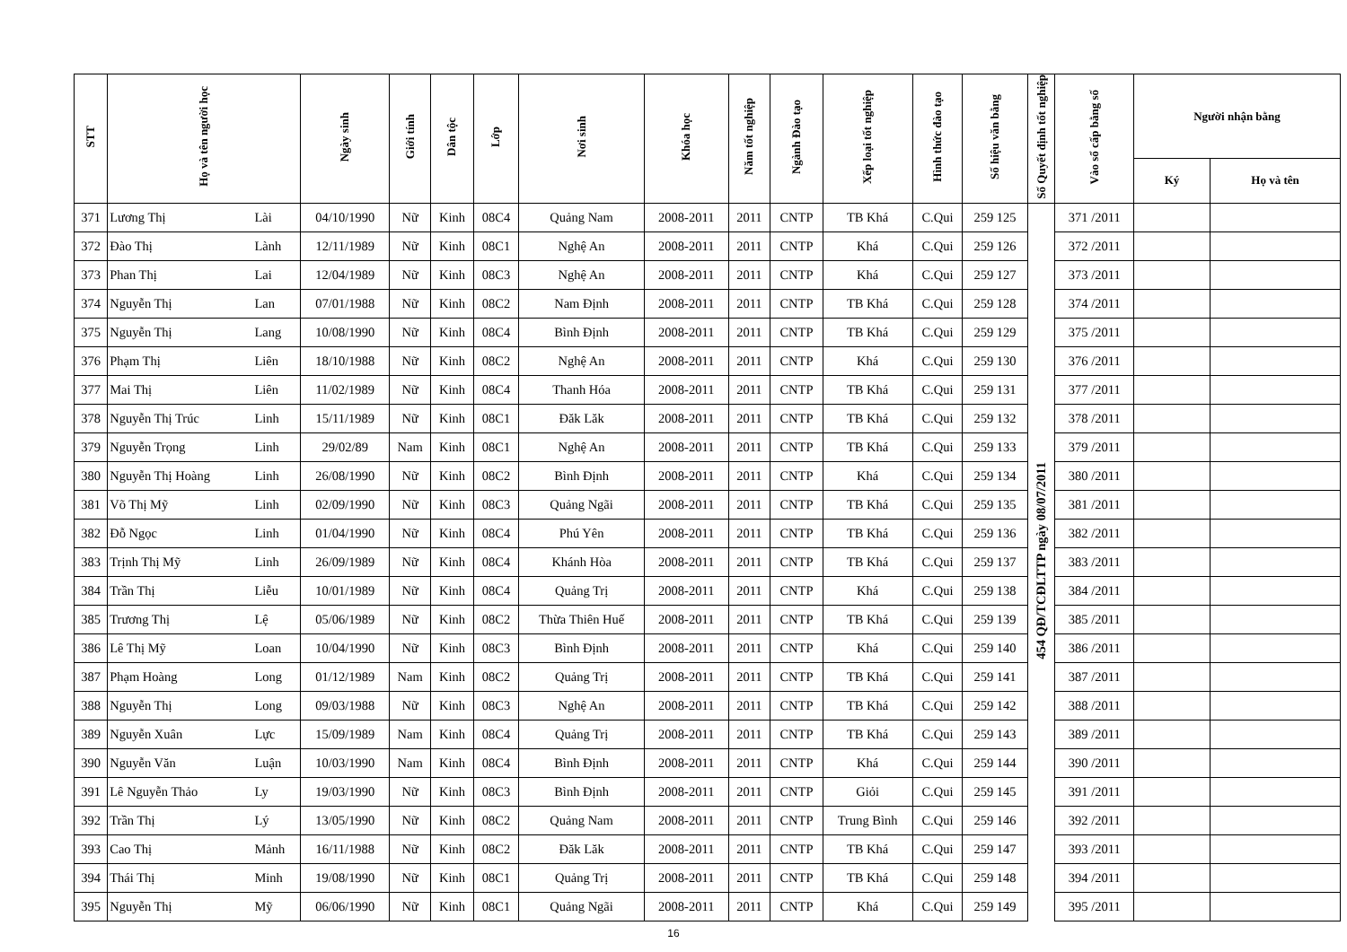| STT | Họ và tên người học | | Ngày sinh | Giới tính | Dân tộc | Lớp | Nơi sinh | Khóa học | Năm tốt nghiệp | Ngành Đào tạo | Xếp loại tốt nghiệp | Hình thức đào tạo | Số hiệu văn bằng | Số Quyết định tốt nghiệp | Vào sổ cấp bằng số | Người nhận bằng | |
| --- | --- | --- | --- | --- | --- | --- | --- | --- | --- | --- | --- | --- | --- | --- | --- | --- | --- |
| | | | | | | | | | | | | | | | | Ký | Họ và tên |
| 371 | Lương Thị | Lài | 04/10/1990 | Nữ | Kinh | 08C4 | Quảng Nam | 2008-2011 | 2011 | CNTP | TB Khá | C.Qui | 259 125 | 454 QĐ/TCĐLTTP ngày 08/07/2011 | 371 /2011 | | |
| 372 | Đào Thị | Lành | 12/11/1989 | Nữ | Kinh | 08C1 | Nghệ An | 2008-2011 | 2011 | CNTP | Khá | C.Qui | 259 126 | | 372 /2011 | | |
| 373 | Phan Thị | Lai | 12/04/1989 | Nữ | Kinh | 08C3 | Nghệ An | 2008-2011 | 2011 | CNTP | Khá | C.Qui | 259 127 | | 373 /2011 | | |
| 374 | Nguyễn Thị | Lan | 07/01/1988 | Nữ | Kinh | 08C2 | Nam Định | 2008-2011 | 2011 | CNTP | TB Khá | C.Qui | 259 128 | | 374 /2011 | | |
| 375 | Nguyễn Thị | Lang | 10/08/1990 | Nữ | Kinh | 08C4 | Bình Định | 2008-2011 | 2011 | CNTP | TB Khá | C.Qui | 259 129 | | 375 /2011 | | |
| 376 | Phạm Thị | Liên | 18/10/1988 | Nữ | Kinh | 08C2 | Nghệ An | 2008-2011 | 2011 | CNTP | Khá | C.Qui | 259 130 | | 376 /2011 | | |
| 377 | Mai Thị | Liên | 11/02/1989 | Nữ | Kinh | 08C4 | Thanh Hóa | 2008-2011 | 2011 | CNTP | TB Khá | C.Qui | 259 131 | | 377 /2011 | | |
| 378 | Nguyễn Thị Trúc | Linh | 15/11/1989 | Nữ | Kinh | 08C1 | Đăk Lăk | 2008-2011 | 2011 | CNTP | TB Khá | C.Qui | 259 132 | | 378 /2011 | | |
| 379 | Nguyễn Trọng | Linh | 29/02/89 | Nam | Kinh | 08C1 | Nghệ An | 2008-2011 | 2011 | CNTP | TB Khá | C.Qui | 259 133 | | 379 /2011 | | |
| 380 | Nguyễn Thị Hoàng | Linh | 26/08/1990 | Nữ | Kinh | 08C2 | Bình Định | 2008-2011 | 2011 | CNTP | Khá | C.Qui | 259 134 | | 380 /2011 | | |
| 381 | Võ Thị Mỹ | Linh | 02/09/1990 | Nữ | Kinh | 08C3 | Quảng Ngãi | 2008-2011 | 2011 | CNTP | TB Khá | C.Qui | 259 135 | | 381 /2011 | | |
| 382 | Đỗ Ngọc | Linh | 01/04/1990 | Nữ | Kinh | 08C4 | Phú Yên | 2008-2011 | 2011 | CNTP | TB Khá | C.Qui | 259 136 | | 382 /2011 | | |
| 383 | Trịnh Thị Mỹ | Linh | 26/09/1989 | Nữ | Kinh | 08C4 | Khánh Hòa | 2008-2011 | 2011 | CNTP | TB Khá | C.Qui | 259 137 | | 383 /2011 | | |
| 384 | Trần Thị | Liễu | 10/01/1989 | Nữ | Kinh | 08C4 | Quảng Trị | 2008-2011 | 2011 | CNTP | Khá | C.Qui | 259 138 | | 384 /2011 | | |
| 385 | Trương Thị | Lệ | 05/06/1989 | Nữ | Kinh | 08C2 | Thừa Thiên Huế | 2008-2011 | 2011 | CNTP | TB Khá | C.Qui | 259 139 | | 385 /2011 | | |
| 386 | Lê Thị Mỹ | Loan | 10/04/1990 | Nữ | Kinh | 08C3 | Bình Định | 2008-2011 | 2011 | CNTP | Khá | C.Qui | 259 140 | | 386 /2011 | | |
| 387 | Phạm Hoàng | Long | 01/12/1989 | Nam | Kinh | 08C2 | Quảng Trị | 2008-2011 | 2011 | CNTP | TB Khá | C.Qui | 259 141 | | 387 /2011 | | |
| 388 | Nguyễn Thị | Long | 09/03/1988 | Nữ | Kinh | 08C3 | Nghệ An | 2008-2011 | 2011 | CNTP | TB Khá | C.Qui | 259 142 | | 388 /2011 | | |
| 389 | Nguyễn Xuân | Lực | 15/09/1989 | Nam | Kinh | 08C4 | Quảng Trị | 2008-2011 | 2011 | CNTP | TB Khá | C.Qui | 259 143 | | 389 /2011 | | |
| 390 | Nguyễn Văn | Luận | 10/03/1990 | Nam | Kinh | 08C4 | Bình Định | 2008-2011 | 2011 | CNTP | Khá | C.Qui | 259 144 | | 390 /2011 | | |
| 391 | Lê Nguyễn Thảo | Ly | 19/03/1990 | Nữ | Kinh | 08C3 | Bình Định | 2008-2011 | 2011 | CNTP | Giỏi | C.Qui | 259 145 | | 391 /2011 | | |
| 392 | Trần Thị | Lý | 13/05/1990 | Nữ | Kinh | 08C2 | Quảng Nam | 2008-2011 | 2011 | CNTP | Trung Bình | C.Qui | 259 146 | | 392 /2011 | | |
| 393 | Cao Thị | Mảnh | 16/11/1988 | Nữ | Kinh | 08C2 | Đăk Lăk | 2008-2011 | 2011 | CNTP | TB Khá | C.Qui | 259 147 | | 393 /2011 | | |
| 394 | Thái Thị | Minh | 19/08/1990 | Nữ | Kinh | 08C1 | Quảng Trị | 2008-2011 | 2011 | CNTP | TB Khá | C.Qui | 259 148 | | 394 /2011 | | |
| 395 | Nguyễn Thị | Mỹ | 06/06/1990 | Nữ | Kinh | 08C1 | Quảng Ngãi | 2008-2011 | 2011 | CNTP | Khá | C.Qui | 259 149 | | 395 /2011 | | |
16